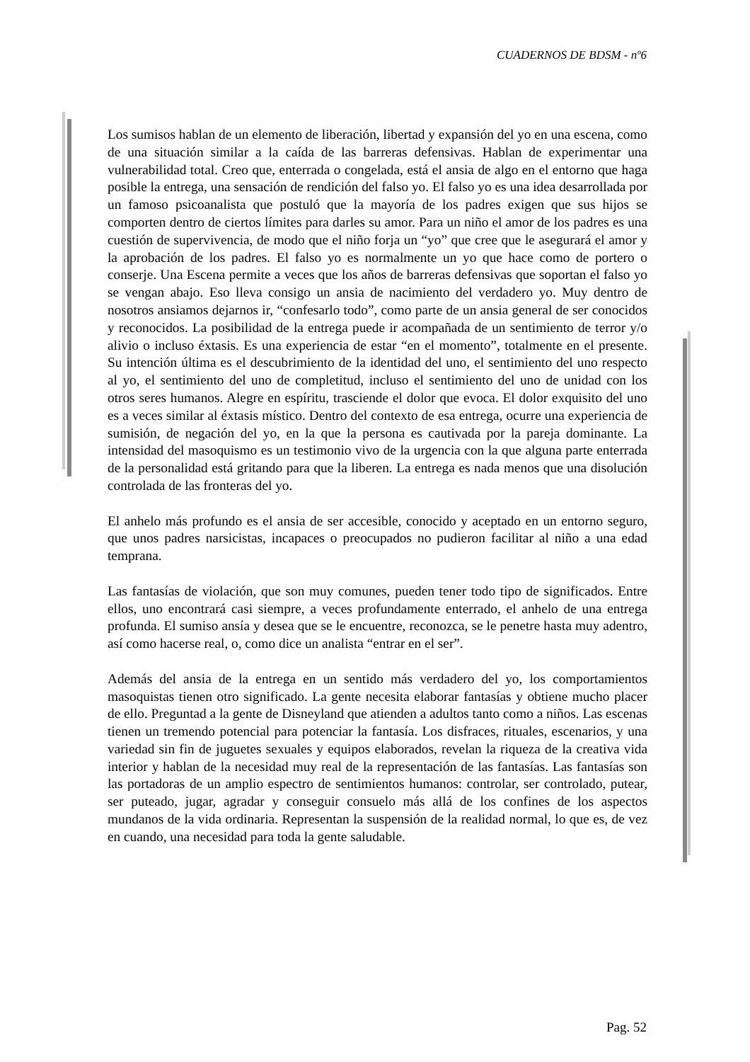CUADERNOS DE BDSM - nº6
Los sumisos hablan de un elemento de liberación, libertad y expansión del yo en una escena, como de una situación similar a la caída de las barreras defensivas. Hablan de experimentar una vulnerabilidad total. Creo que, enterrada o congelada, está el ansia de algo en el entorno que haga posible la entrega, una sensación de rendición del falso yo. El falso yo es una idea desarrollada por un famoso psicoanalista que postuló que la mayoría de los padres exigen que sus hijos se comporten dentro de ciertos límites para darles su amor. Para un niño el amor de los padres es una cuestión de supervivencia, de modo que el niño forja un “yo” que cree que le asegurará el amor y la aprobación de los padres. El falso yo es normalmente un yo que hace como de portero o conserje. Una Escena permite a veces que los años de barreras defensivas que soportan el falso yo se vengan abajo. Eso lleva consigo un ansia de nacimiento del verdadero yo. Muy dentro de nosotros ansiamos dejarnos ir, “confesarlo todo”, como parte de un ansia general de ser conocidos y reconocidos. La posibilidad de la entrega puede ir acompañada de un sentimiento de terror y/o alivio o incluso éxtasis. Es una experiencia de estar “en el momento”, totalmente en el presente. Su intención última es el descubrimiento de la identidad del uno, el sentimiento del uno respecto al yo, el sentimiento del uno de completitud, incluso el sentimiento del uno de unidad con los otros seres humanos. Alegre en espíritu, trasciende el dolor que evoca. El dolor exquisito del uno es a veces similar al éxtasis místico. Dentro del contexto de esa entrega, ocurre una experiencia de sumisión, de negación del yo, en la que la persona es cautivada por la pareja dominante. La intensidad del masoquismo es un testimonio vivo de la urgencia con la que alguna parte enterrada de la personalidad está gritando para que la liberen. La entrega es nada menos que una disolución controlada de las fronteras del yo.
El anhelo más profundo es el ansia de ser accesible, conocido y aceptado en un entorno seguro, que unos padres narsicistas, incapaces o preocupados no pudieron facilitar al niño a una edad temprana.
Las fantasías de violación, que son muy comunes, pueden tener todo tipo de significados. Entre ellos, uno encontrará casi siempre, a veces profundamente enterrado, el anhelo de una entrega profunda. El sumiso ansía y desea que se le encuentre, reconozca, se le penetre hasta muy adentro, así como hacerse real, o, como dice un analista “entrar en el ser”.
Además del ansia de la entrega en un sentido más verdadero del yo, los comportamientos masoquistas tienen otro significado. La gente necesita elaborar fantasías y obtiene mucho placer de ello. Preguntad a la gente de Disneyland que atienden a adultos tanto como a niños. Las escenas tienen un tremendo potencial para potenciar la fantasía. Los disfraces, rituales, escenarios, y una variedad sin fin de juguetes sexuales y equipos elaborados, revelan la riqueza de la creativa vida interior y hablan de la necesidad muy real de la representación de las fantasías. Las fantasías son las portadoras de un amplio espectro de sentimientos humanos: controlar, ser controlado, putear, ser puteado, jugar, agradar y conseguir consuelo más allá de los confines de los aspectos mundanos de la vida ordinaria. Representan la suspensión de la realidad normal, lo que es, de vez en cuando, una necesidad para toda la gente saludable.
Pag. 52